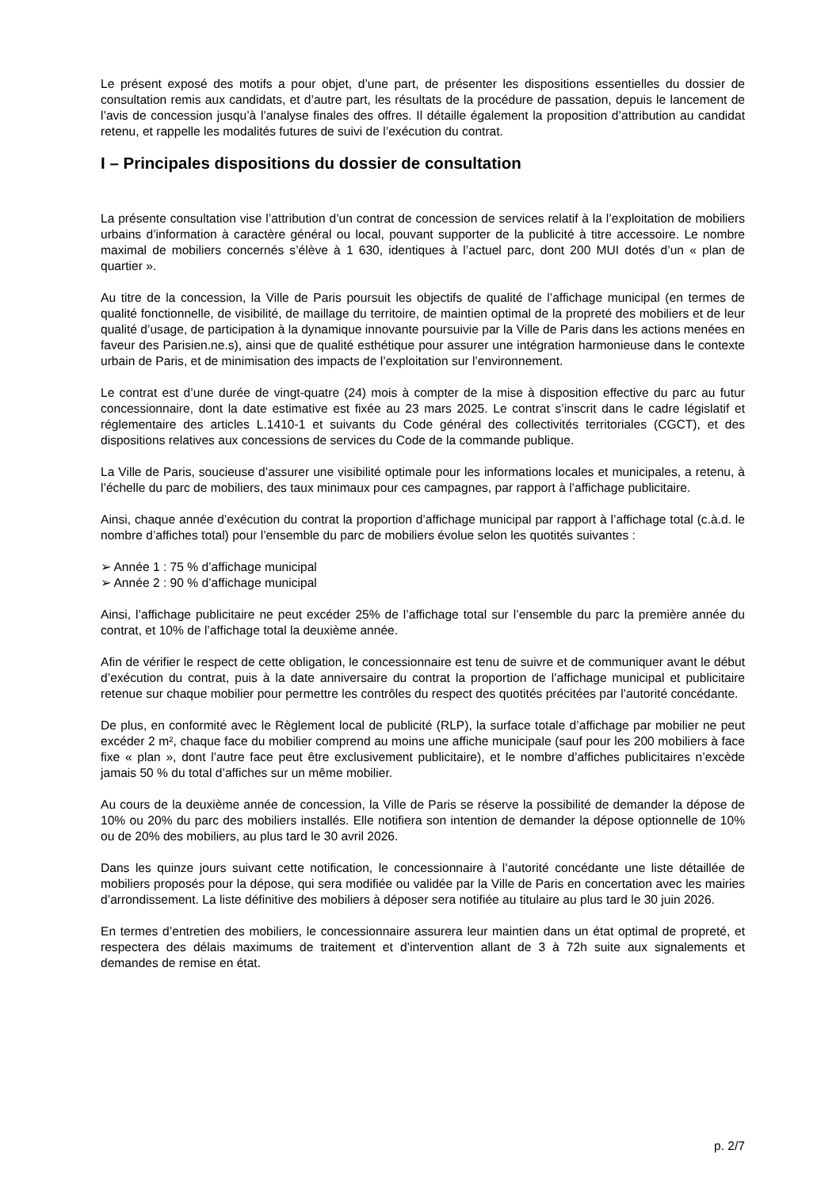Le présent exposé des motifs a pour objet, d’une part, de présenter les dispositions essentielles du dossier de consultation remis aux candidats, et d’autre part, les résultats de la procédure de passation, depuis le lancement de l’avis de concession jusqu’à l’analyse finales des offres. Il détaille également la proposition d’attribution au candidat retenu, et rappelle les modalités futures de suivi de l’exécution du contrat.
I – Principales dispositions du dossier de consultation
La présente consultation vise l’attribution d’un contrat de concession de services relatif à la l’exploitation de mobiliers urbains d’information à caractère général ou local, pouvant supporter de la publicité à titre accessoire. Le nombre maximal de mobiliers concernés s’élève à 1 630, identiques à l’actuel parc, dont 200 MUI dotés d’un « plan de quartier ».
Au titre de la concession, la Ville de Paris poursuit les objectifs de qualité de l’affichage municipal (en termes de qualité fonctionnelle, de visibilité, de maillage du territoire, de maintien optimal de la propreté des mobiliers et de leur qualité d’usage, de participation à la dynamique innovante poursuivie par la Ville de Paris dans les actions menées en faveur des Parisien.ne.s), ainsi que de qualité esthétique pour assurer une intégration harmonieuse dans le contexte urbain de Paris, et de minimisation des impacts de l’exploitation sur l’environnement.
Le contrat est d’une durée de vingt-quatre (24) mois à compter de la mise à disposition effective du parc au futur concessionnaire, dont la date estimative est fixée au 23 mars 2025. Le contrat s’inscrit dans le cadre législatif et réglementaire des articles L.1410-1 et suivants du Code général des collectivités territoriales (CGCT), et des dispositions relatives aux concessions de services du Code de la commande publique.
La Ville de Paris, soucieuse d’assurer une visibilité optimale pour les informations locales et municipales, a retenu, à l’échelle du parc de mobiliers, des taux minimaux pour ces campagnes, par rapport à l’affichage publicitaire.
Ainsi, chaque année d’exécution du contrat la proportion d’affichage municipal par rapport à l’affichage total (c.à.d. le nombre d’affiches total) pour l’ensemble du parc de mobiliers évolue selon les quotités suivantes :
➢ Année 1 : 75 % d’affichage municipal
➢ Année 2 : 90 % d’affichage municipal
Ainsi, l’affichage publicitaire ne peut excéder 25% de l’affichage total sur l’ensemble du parc la première année du contrat, et 10% de l’affichage total la deuxième année.
Afin de vérifier le respect de cette obligation, le concessionnaire est tenu de suivre et de communiquer avant le début d’exécution du contrat, puis à la date anniversaire du contrat la proportion de l’affichage municipal et publicitaire retenue sur chaque mobilier pour permettre les contrôles du respect des quotités précitées par l’autorité concédante.
De plus, en conformité avec le Règlement local de publicité (RLP), la surface totale d’affichage par mobilier ne peut excéder 2 m², chaque face du mobilier comprend au moins une affiche municipale (sauf pour les 200 mobiliers à face fixe « plan », dont l’autre face peut être exclusivement publicitaire), et le nombre d’affiches publicitaires n’excède jamais 50 % du total d’affiches sur un même mobilier.
Au cours de la deuxième année de concession, la Ville de Paris se réserve la possibilité de demander la dépose de 10% ou 20% du parc des mobiliers installés. Elle notifiera son intention de demander la dépose optionnelle de 10% ou de 20% des mobiliers, au plus tard le 30 avril 2026.
Dans les quinze jours suivant cette notification, le concessionnaire à l’autorité concédante une liste détaillée de mobiliers proposés pour la dépose, qui sera modifiée ou validée par la Ville de Paris en concertation avec les mairies d’arrondissement. La liste définitive des mobiliers à déposer sera notifiée au titulaire au plus tard le 30 juin 2026.
En termes d’entretien des mobiliers, le concessionnaire assurera leur maintien dans un état optimal de propreté, et respectera des délais maximums de traitement et d’intervention allant de 3 à 72h suite aux signalements et demandes de remise en état.
p. 2/7